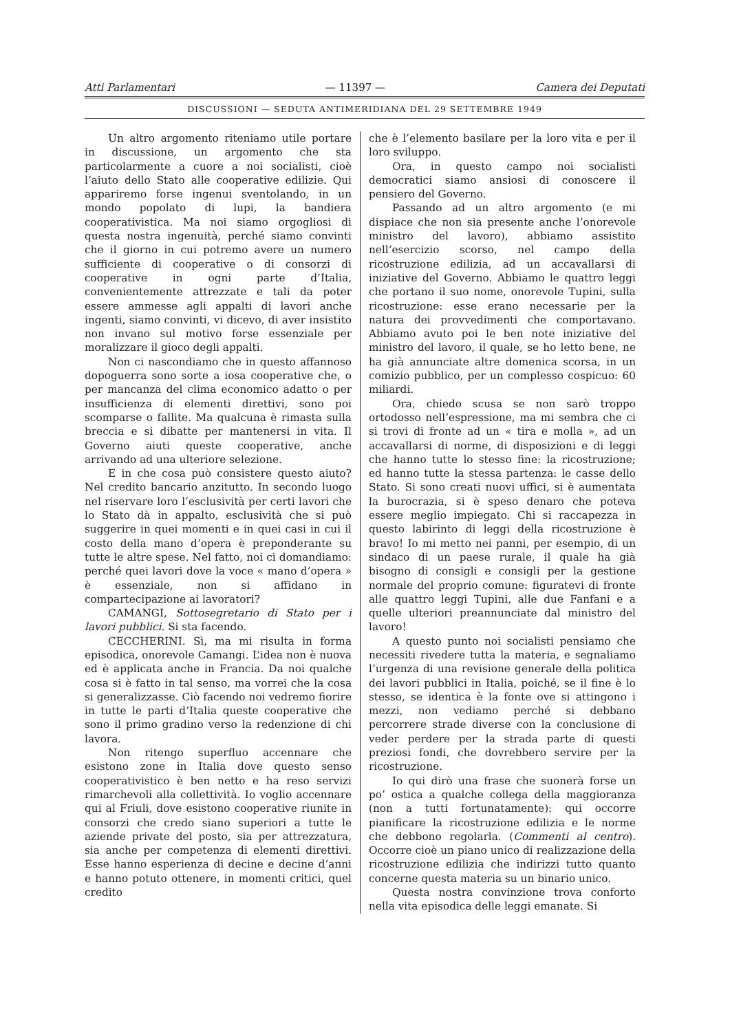Atti Parlamentari — 11397 — Camera dei Deputati
DISCUSSIONI — SEDUTA ANTIMERIDIANA DEL 29 SETTEMBRE 1949
Un altro argomento riteniamo utile portare in discussione, un argomento che sta particolarmente a cuore a noi socialisti, cioè l’aiuto dello Stato alle cooperative edilizie. Qui appariremo forse ingenui sventolando, in un mondo popolato di lupi, la bandiera cooperativistica. Ma noi siamo orgogliosi di questa nostra ingenuità, perché siamo convinti che il giorno in cui potremo avere un numero sufficiente di cooperative o di consorzi di cooperative in ogni parte d’Italia, convenientemente attrezzate e tali da poter essere ammesse agli appalti di lavori anche ingenti, siamo convinti, vi dicevo, di aver insistito non invano sul motivo forse essenziale per moralizzare il gioco degli appalti.
Non ci nascondiamo che in questo affannoso dopoguerra sono sorte a iosa cooperative che, o per mancanza del clima economico adatto o per insufficienza di elementi direttivi, sono poi scomparse o fallite. Ma qualcuna è rimasta sulla breccia e si dibatte per mantenersi in vita. Il Governo aiuti queste cooperative, anche arrivando ad una ulteriore selezione.
E in che cosa può consistere questo aiuto? Nel credito bancario anzitutto. In secondo luogo nel riservare loro l’esclusività per certi lavori che lo Stato dà in appalto, esclusività che si può suggerire in quei momenti e in quei casi in cui il costo della mano d’opera è preponderante su tutte le altre spese. Nel fatto, noi ci domandiamo: perché quei lavori dove la voce « mano d’opera » è essenziale, non si affidano in compartecipazione ai lavoratori?
CAMANGI, Sottosegretario di Stato per i lavori pubblici. Si sta facendo.
CECCHERINI. Sì, ma mi risulta in forma episodica, onorevole Camangi. L’idea non è nuova ed è applicata anche in Francia. Da noi qualche cosa si è fatto in tal senso, ma vorrei che la cosa si generalizzasse. Ciò facendo noi vedremo fiorire in tutte le parti d’Italia queste cooperative che sono il primo gradino verso la redenzione di chi lavora.
Non ritengo superfluo accennare che esistono zone in Italia dove questo senso cooperativistico è ben netto e ha reso servizi rimarchevoli alla collettività. Io voglio accennare qui al Friuli, dove esistono cooperative riunite in consorzi che credo siano superiori a tutte le aziende private del posto, sia per attrezzatura, sia anche per competenza di elementi direttivi. Esse hanno esperienza di decine e decine d’anni e hanno potuto ottenere, in momenti critici, quel credito
che è l’elemento basilare per la loro vita e per il loro sviluppo.
Ora, in questo campo noi socialisti democratici siamo ansiosi di conoscere il pensiero del Governo.
Passando ad un altro argomento (e mi dispiace che non sia presente anche l’onorevole ministro del lavoro), abbiamo assistito nell’esercizio scorso, nel campo della ricostruzione edilizia, ad un accavallarsi di iniziative del Governo. Abbiamo le quattro leggi che portano il suo nome, onorevole Tupini, sulla ricostruzione: esse erano necessarie per la natura dei provvedimenti che comportavano. Abbiamo avuto poi le ben note iniziative del ministro del lavoro, il quale, se ho letto bene, ne ha già annunciate altre domenica scorsa, in un comizio pubblico, per un complesso cospicuo: 60 miliardi.
Ora, chiedo scusa se non sarò troppo ortodosso nell’espressione, ma mi sembra che ci si trovi di fronte ad un « tira e molla », ad un accavallarsi di norme, di disposizioni e di leggi che hanno tutte lo stesso fine: la ricostruzione; ed hanno tutte la stessa partenza: le casse dello Stato. Si sono creati nuovi uffici, si è aumentata la burocrazia, si è speso denaro che poteva essere meglio impiegato. Chi si raccapezza in questo labirinto di leggi della ricostruzione è bravo! Io mi metto nei panni, per esempio, di un sindaco di un paese rurale, il quale ha già bisogno di consigli e consigli per la gestione normale del proprio comune: figuratevi di fronte alle quattro leggi Tupini, alle due Fanfani e a quelle ulteriori preannunciate dal ministro del lavoro!
A questo punto noi socialisti pensiamo che necessiti rivedere tutta la materia, e segnaliamo l’urgenza di una revisione generale della politica dei lavori pubblici in Italia, poiché, se il fine è lo stesso, se identica è la fonte ove si attingono i mezzi, non vediamo perché si debbano percorrere strade diverse con la conclusione di veder perdere per la strada parte di questi preziosi fondi, che dovrebbero servire per la ricostruzione.
Io qui dirò una frase che suonerà forse un po’ ostica a qualche collega della maggioranza (non a tutti fortunatamente): qui occorre pianificare la ricostruzione edilizia e le norme che debbono regolarla. (Commenti al centro). Occorre cioè un piano unico di realizzazione della ricostruzione edilizia che indirizzi tutto quanto concerne questa materia su un binario unico.
Questa nostra convinzione trova conforto nella vita episodica delle leggi emanate. Si